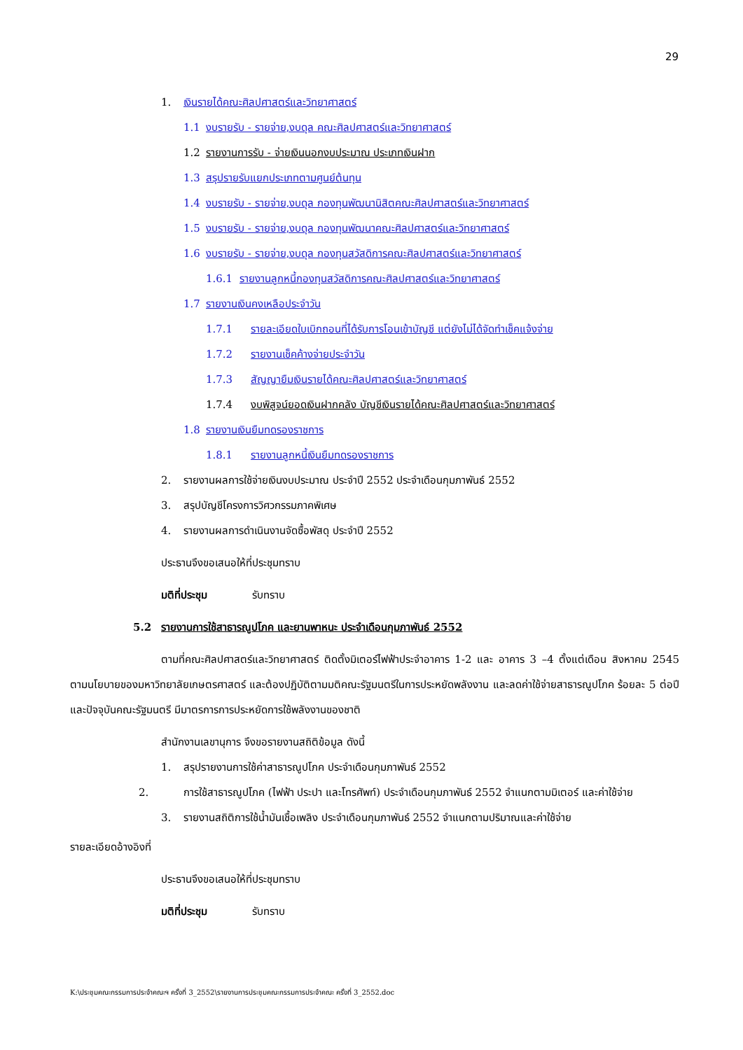29
1. เงินรายได้คณะศิลปศาสตร์และวิทยาศาสตร์
1.1 งบรายรับ - รายจ่าย,งบดุล คณะศิลปศาสตร์และวิทยาศาสตร์
1.2 รายงานการรับ - จ่ายเงินนอกงบประมาณ ประเภทเงินฝาก
1.3 สรุปรายรับแยกประเภทตามศูนย์ต้นทุน
1.4 งบรายรับ - รายจ่าย,งบดุล กองทุนพัฒนานิสิตคณะศิลปศาสตร์และวิทยาศาสตร์
1.5 งบรายรับ - รายจ่าย,งบดุล กองทุนพัฒนาคณะศิลปศาสตร์และวิทยาศาสตร์
1.6 งบรายรับ - รายจ่าย,งบดุล กองทุนสวัสดิการคณะศิลปศาสตร์และวิทยาศาสตร์
1.6.1 รายงานลูกหนี้กองทุนสวัสดิการคณะศิลปศาสตร์และวิทยาศาสตร์
1.7 รายงานเงินคงเหลือประจำวัน
1.7.1 รายละเอียดใบเบิกถอนที่ได้รับการโอนเข้าบัญชี แต่ยังไม่ได้จัดทำเช็คแจ้งจ่าย
1.7.2 รายงานเช็คค้างจ่ายประจำวัน
1.7.3 สัญญายืมเงินรายได้คณะศิลปศาสตร์และวิทยาศาสตร์
1.7.4 งบพิสูจน์ยอดเงินฝากคลัง บัญชีเงินรายได้คณะศิลปศาสตร์และวิทยาศาสตร์
1.8 รายงานเงินยืมทดรองราชการ
1.8.1 รายงานลูกหนี้เงินยืมทดรองราชการ
2. รายงานผลการใช้จ่ายเงินงบประมาณ ประจำปี 2552 ประจำเดือนกุมภาพันธ์ 2552
3. สรุปบัญชีโครงการวิศวกรรมภาคพิเศษ
4. รายงานผลการดำเนินงานจัดซื้อพัสดุ ประจำปี 2552
ประธานจึงขอเสนอให้ที่ประชุมทราบ
มติที่ประชุม รับทราบ
5.2 รายงานการใช้สาธารณูปโภค และยานพาหนะ ประจำเดือนกุมภาพันธ์ 2552
ตามที่คณะศิลปศาสตร์และวิทยาศาสตร์ ติดตั้งมิเตอร์ไฟฟ้าประจำอาคาร 1-2 และ อาคาร 3 –4 ตั้งแต่เดือน สิงหาคม 2545 ตามนโยบายของมหาวิทยาลัยเกษตรศาสตร์ และต้องปฏิบัติตามมติคณะรัฐมนตรีในการประหยัดพลังงาน และลดค่าใช้จ่ายสาธารณูปโภค ร้อยละ 5 ต่อปี และปัจจุบันคณะรัฐมนตรี มีมาตรการการประหยัดการใช้พลังงานของชาติ
สำนักงานเลขานุการ จึงขอรายงานสถิติข้อมูล ดังนี้
1. สรุปรายงานการใช้ค่าสาธารณูปโภค ประจำเดือนกุมภาพันธ์ 2552
2. การใช้สาธารณูปโภค (ไฟฟ้า ประปา และโทรศัพท์) ประจำเดือนกุมภาพันธ์ 2552 จำแนกตามมิเตอร์ และค่าใช้จ่าย
3. รายงานสถิติการใช้น้ำมันเชื้อเพลิง ประจำเดือนกุมภาพันธ์ 2552 จำแนกตามปริมาณและค่าใช้จ่าย
รายละเอียดอ้างอิงที่
ประธานจึงขอเสนอให้ที่ประชุมทราบ
มติที่ประชุม รับทราบ
K:\ประชุมคณะกรรมการประจำคณะฯ ครั้งที่ 3_2552\รายงานการประชุมคณะกรรมการประจำคณะ ครั้งที่ 3_2552.doc